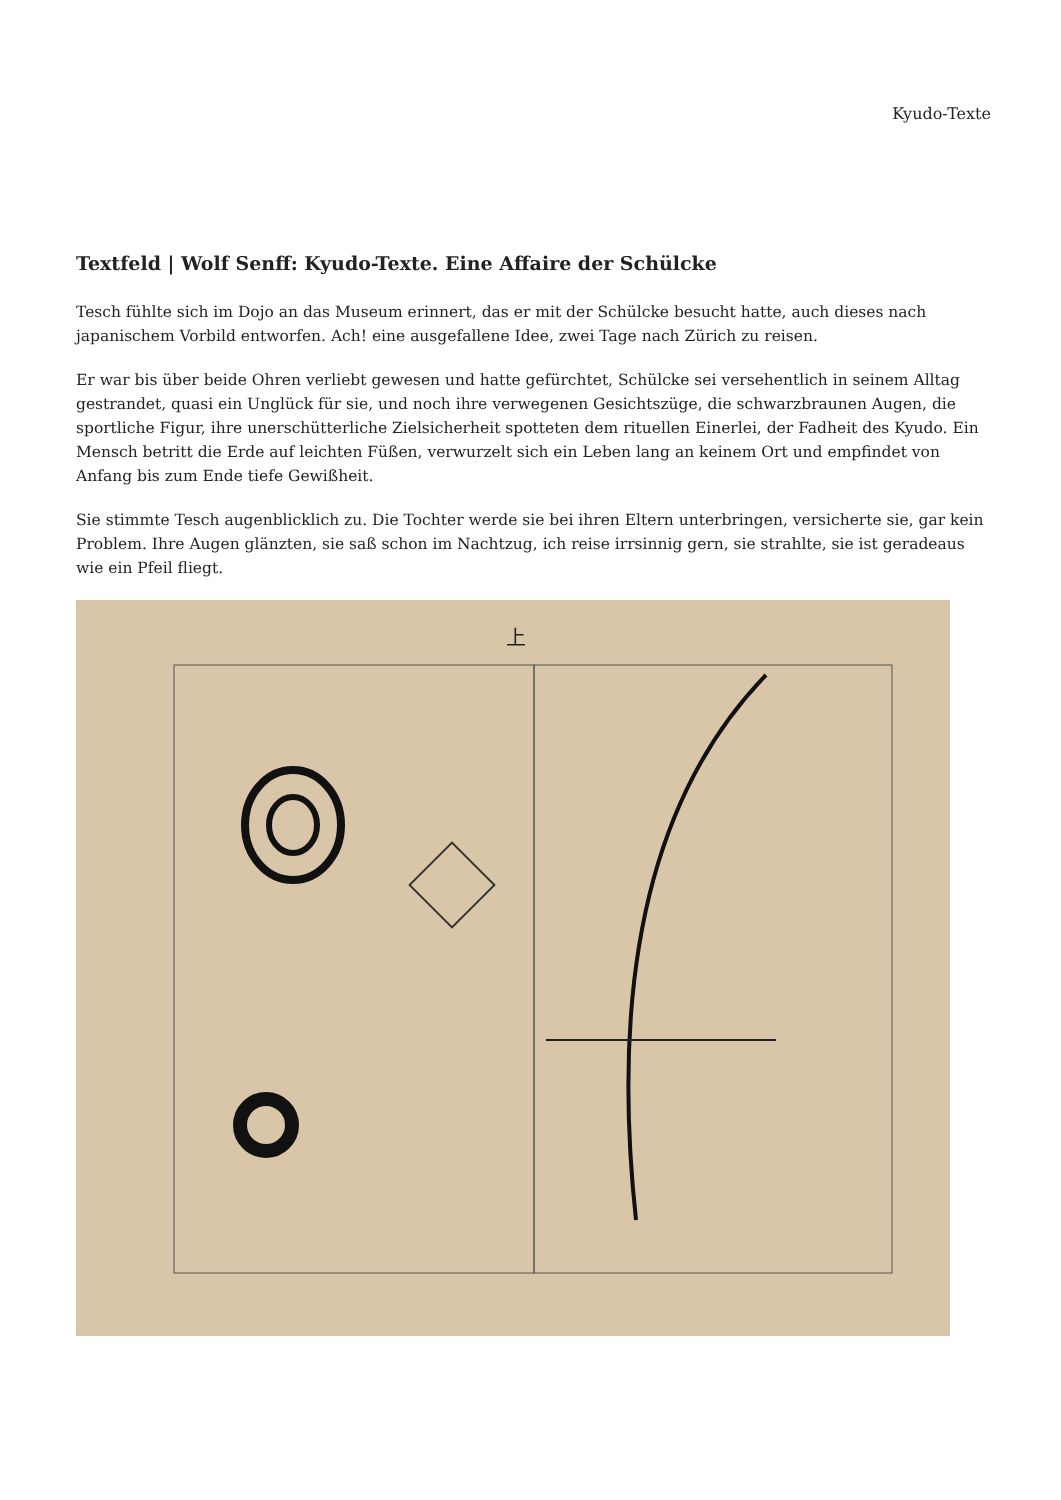Kyudo-Texte
Textfeld | Wolf Senff: Kyudo-Texte. Eine Affaire der Schülcke
Tesch fühlte sich im Dojo an das Museum erinnert, das er mit der Schülcke besucht hatte, auch dieses nach japanischem Vorbild entworfen. Ach! eine ausgefallene Idee, zwei Tage nach Zürich zu reisen.
Er war bis über beide Ohren verliebt gewesen und hatte gefürchtet, Schülcke sei versehentlich in seinem Alltag gestrandet, quasi ein Unglück für sie, und noch ihre verwegenen Gesichtszüge, die schwarzbraunen Augen, die sportliche Figur, ihre unerschütterliche Zielsicherheit spotteten dem rituellen Einerlei, der Fadheit des Kyudo. Ein Mensch betritt die Erde auf leichten Füßen, verwurzelt sich ein Leben lang an keinem Ort und empfindet von Anfang bis zum Ende tiefe Gewißheit.
Sie stimmte Tesch augenblicklich zu. Die Tochter werde sie bei ihren Eltern unterbringen, versicherte sie, gar kein Problem. Ihre Augen glänzten, sie saß schon im Nachtzug, ich reise irrsinnig gern, sie strahlte, sie ist geradeaus wie ein Pfeil fliegt.
上